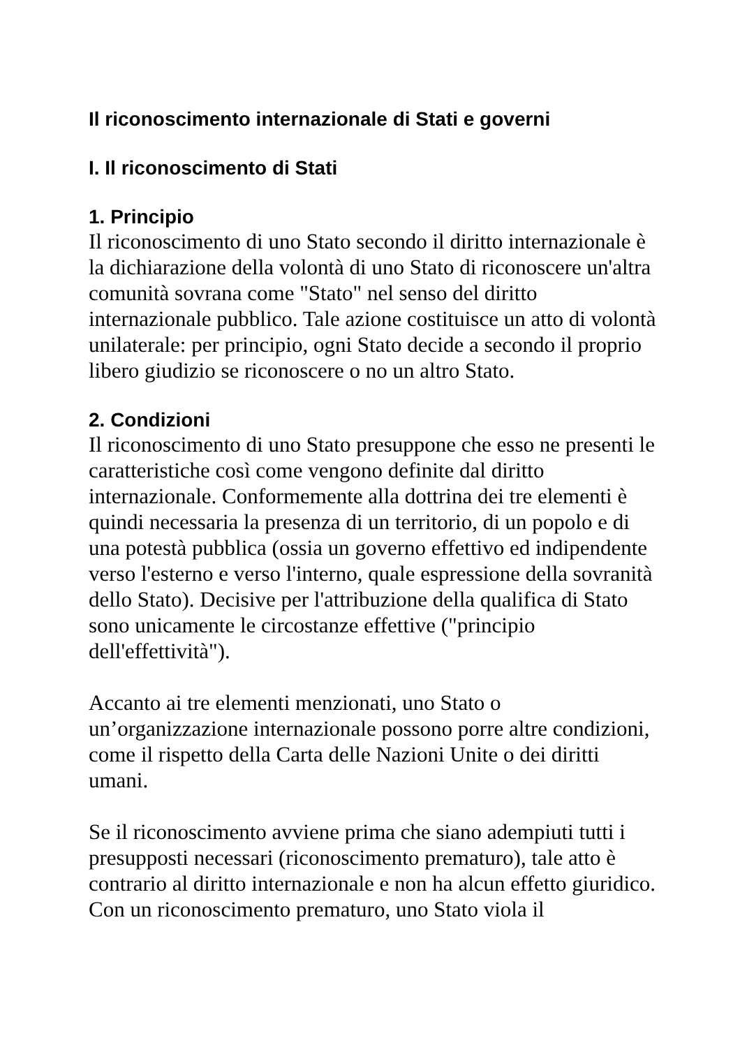Il riconoscimento internazionale di Stati e governi
I. Il riconoscimento di Stati
1. Principio
Il riconoscimento di uno Stato secondo il diritto internazionale è la dichiarazione della volontà di uno Stato di riconoscere un'altra comunità sovrana come "Stato" nel senso del diritto internazionale pubblico. Tale azione costituisce un atto di volontà unilaterale: per principio, ogni Stato decide a secondo il proprio libero giudizio se riconoscere o no un altro Stato.
2. Condizioni
Il riconoscimento di uno Stato presuppone che esso ne presenti le caratteristiche così come vengono definite dal diritto internazionale. Conformemente alla dottrina dei tre elementi è quindi necessaria la presenza di un territorio, di un popolo e di una potestà pubblica (ossia un governo effettivo ed indipendente verso l'esterno e verso l'interno, quale espressione della sovranità dello Stato). Decisive per l'attribuzione della qualifica di Stato sono unicamente le circostanze effettive ("principio dell'effettività").
Accanto ai tre elementi menzionati, uno Stato o un’organizzazione internazionale possono porre altre condizioni, come il rispetto della Carta delle Nazioni Unite o dei diritti umani.
Se il riconoscimento avviene prima che siano adempiuti tutti i presupposti necessari (riconoscimento prematuro), tale atto è contrario al diritto internazionale e non ha alcun effetto giuridico. Con un riconoscimento prematuro, uno Stato viola il